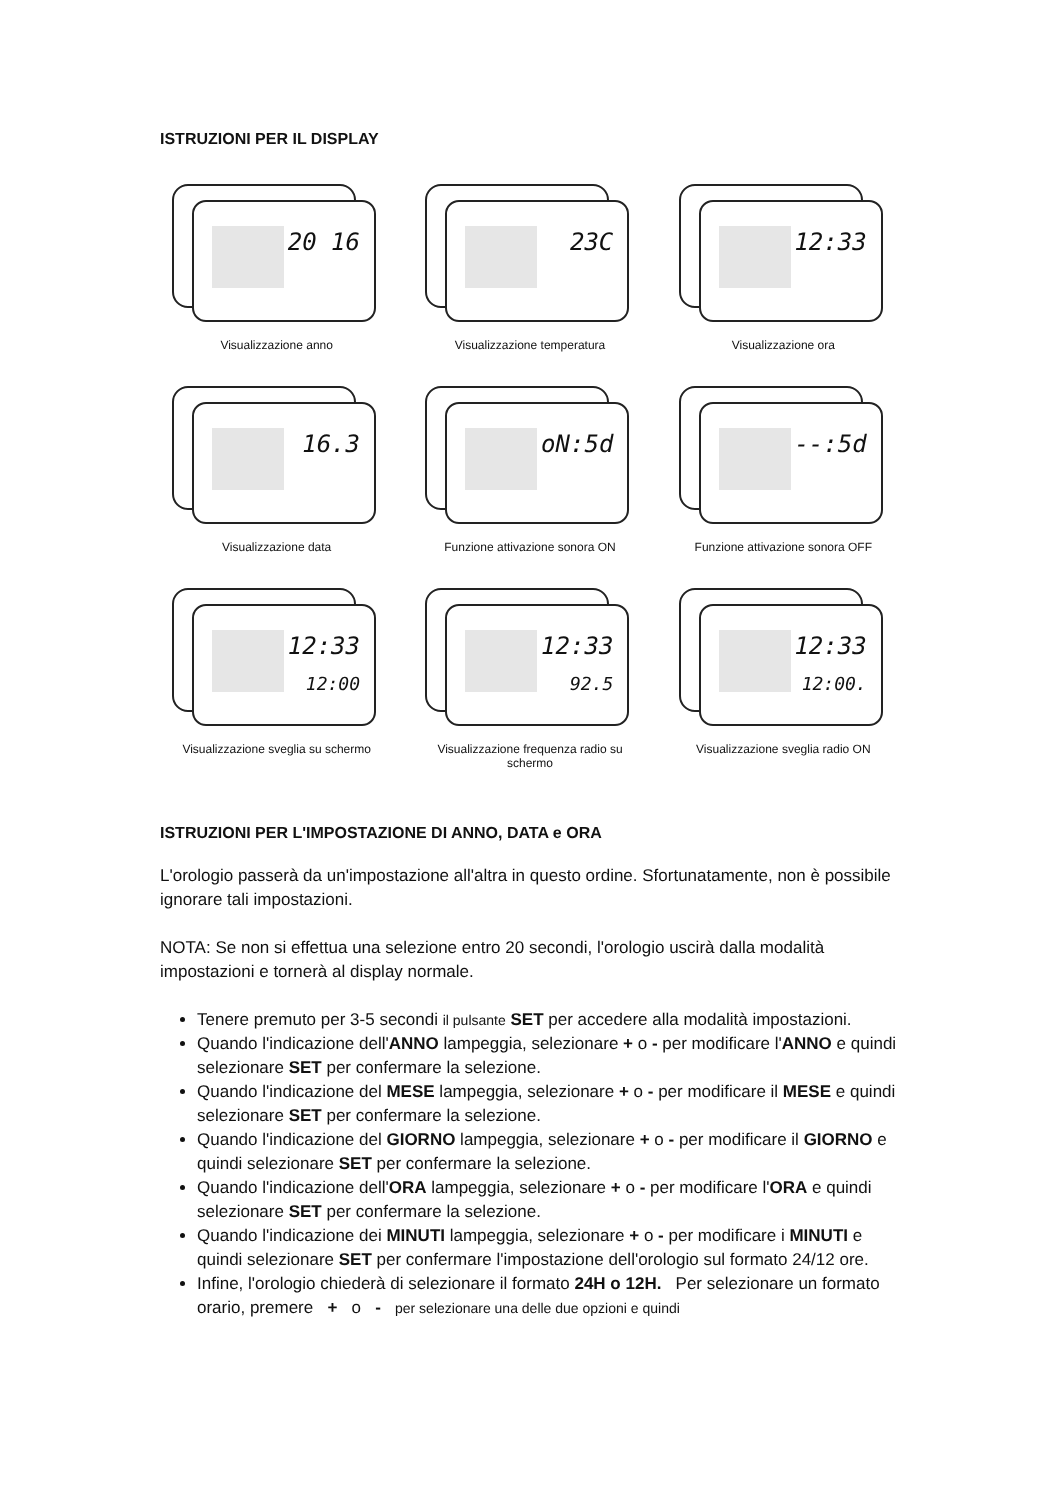ISTRUZIONI PER IL DISPLAY
20 16
Visualizzazione anno
23C
Visualizzazione temperatura
12:33
Visualizzazione ora
16.3
Visualizzazione data
oN:5d
Funzione attivazione sonora ON
--:5d
Funzione attivazione sonora OFF
12:33
12:00
Visualizzazione sveglia su schermo
12:33
92.5
Visualizzazione frequenza radio su schermo
12:33
12:00.
Visualizzazione sveglia radio ON
ISTRUZIONI PER L'IMPOSTAZIONE DI ANNO, DATA e ORA
L'orologio passerà da un'impostazione all'altra in questo ordine. Sfortunatamente, non è possibile ignorare tali impostazioni.
NOTA: Se non si effettua una selezione entro 20 secondi, l'orologio uscirà dalla modalità impostazioni e tornerà al display normale.
Tenere premuto per 3-5 secondi il pulsante SET per accedere alla modalità impostazioni.
Quando l'indicazione dell'ANNO lampeggia, selezionare + o - per modificare l'ANNO e quindi selezionare SET per confermare la selezione.
Quando l'indicazione del MESE lampeggia, selezionare + o - per modificare il MESE e quindi selezionare SET per confermare la selezione.
Quando l'indicazione del GIORNO lampeggia, selezionare + o - per modificare il GIORNO e quindi selezionare SET per confermare la selezione.
Quando l'indicazione dell'ORA lampeggia, selezionare + o - per modificare l'ORA e quindi selezionare SET per confermare la selezione.
Quando l'indicazione dei MINUTI lampeggia, selezionare + o - per modificare i MINUTI e quindi selezionare SET per confermare l'impostazione dell'orologio sul formato 24/12 ore.
Infine, l'orologio chiederà di selezionare il formato 24H o 12H. Per selezionare un formato orario, premere + o - per selezionare una delle due opzioni e quindi